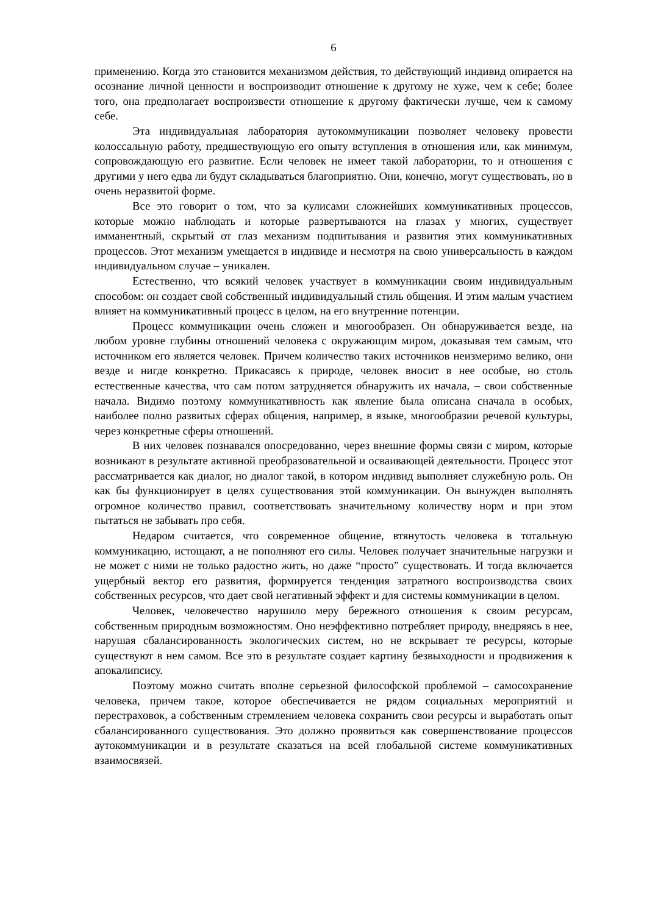6
применению. Когда это становится механизмом действия, то действующий индивид опирается на осознание личной ценности и воспроизводит отношение к другому не хуже, чем к себе; более того, она предполагает воспроизвести отношение к другому фактически лучше, чем к самому себе.
Эта индивидуальная лаборатория аутокоммуникации позволяет человеку провести колоссальную работу, предшествующую его опыту вступления в отношения или, как минимум, сопровождающую его развитие. Если человек не имеет такой лаборатории, то и отношения с другими у него едва ли будут складываться благоприятно. Они, конечно, могут существовать, но в очень неразвитой форме.
Все это говорит о том, что за кулисами сложнейших коммуникативных процессов, которые можно наблюдать и которые развертываются на глазах у многих, существует имманентный, скрытый от глаз механизм подпитывания и развития этих коммуникативных процессов. Этот механизм умещается в индивиде и несмотря на свою универсальность в каждом индивидуальном случае – уникален.
Естественно, что всякий человек участвует в коммуникации своим индивидуальным способом: он создает свой собственный индивидуальный стиль общения. И этим малым участием влияет на коммуникативный процесс в целом, на его внутренние потенции.
Процесс коммуникации очень сложен и многообразен. Он обнаруживается везде, на любом уровне глубины отношений человека с окружающим миром, доказывая тем самым, что источником его является человек. Причем количество таких источников неизмеримо велико, они везде и нигде конкретно. Прикасаясь к природе, человек вносит в нее особые, но столь естественные качества, что сам потом затрудняется обнаружить их начала, – свои собственные начала. Видимо поэтому коммуникативность как явление была описана сначала в особых, наиболее полно развитых сферах общения, например, в языке, многообразии речевой культуры, через конкретные сферы отношений.
В них человек познавался опосредованно, через внешние формы связи с миром, которые возникают в результате активной преобразовательной и осваивающей деятельности. Процесс этот рассматривается как диалог, но диалог такой, в котором индивид выполняет служебную роль. Он как бы функционирует в целях существования этой коммуникации. Он вынужден выполнять огромное количество правил, соответствовать значительному количеству норм и при этом пытаться не забывать про себя.
Недаром считается, что современное общение, втянутость человека в тотальную коммуникацию, истощают, а не пополняют его силы. Человек получает значительные нагрузки и не может с ними не только радостно жить, но даже “просто” существовать. И тогда включается ущербный вектор его развития, формируется тенденция затратного воспроизводства своих собственных ресурсов, что дает свой негативный эффект и для системы коммуникации в целом.
Человек, человечество нарушило меру бережного отношения к своим ресурсам, собственным природным возможностям. Оно неэффективно потребляет природу, внедряясь в нее, нарушая сбалансированность экологических систем, но не вскрывает те ресурсы, которые существуют в нем самом. Все это в результате создает картину безвыходности и продвижения к апокалипсису.
Поэтому можно считать вполне серьезной философской проблемой – самосохранение человека, причем такое, которое обеспечивается не рядом социальных мероприятий и перестраховок, а собственным стремлением человека сохранить свои ресурсы и выработать опыт сбалансированного существования. Это должно проявиться как совершенствование процессов аутокоммуникации и в результате сказаться на всей глобальной системе коммуникативных взаимосвязей.